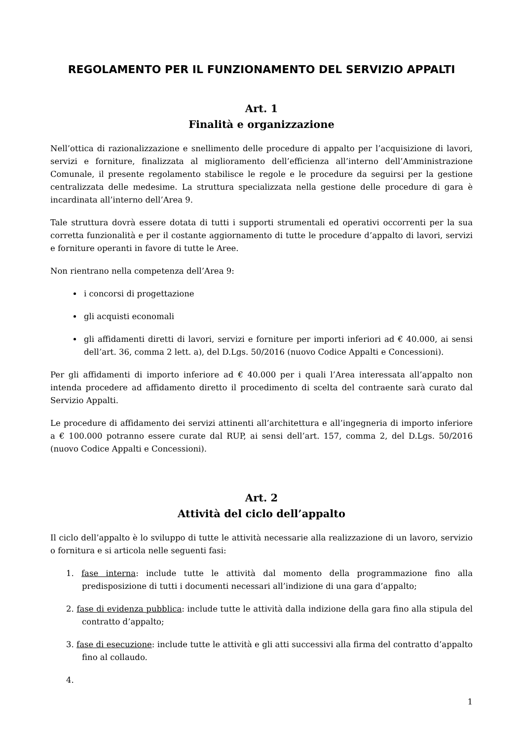REGOLAMENTO PER IL FUNZIONAMENTO DEL SERVIZIO APPALTI
Art. 1
Finalità e organizzazione
Nell’ottica di razionalizzazione e snellimento delle procedure di appalto per l’acquisizione di lavori, servizi e forniture, finalizzata al miglioramento dell’efficienza all’interno dell’Amministrazione Comunale, il presente regolamento stabilisce le regole e le procedure da seguirsi per la gestione centralizzata delle medesime. La struttura specializzata nella gestione delle procedure di gara è incardinata all’interno dell’Area 9.
Tale struttura dovrà essere dotata di tutti i supporti strumentali ed operativi occorrenti per la sua corretta funzionalità e per il costante aggiornamento di tutte le procedure d’appalto di lavori, servizi e forniture operanti in favore di tutte le Aree.
Non rientrano nella competenza dell’Area 9:
i concorsi di progettazione
gli acquisti economali
gli affidamenti diretti di lavori, servizi e forniture per importi inferiori ad € 40.000, ai sensi dell’art. 36, comma 2 lett. a), del D.Lgs. 50/2016 (nuovo Codice Appalti e Concessioni).
Per gli affidamenti di importo inferiore ad € 40.000 per i quali l’Area interessata all’appalto non intenda procedere ad affidamento diretto il procedimento di scelta del contraente sarà curato dal Servizio Appalti.
Le procedure di affidamento dei servizi attinenti all’architettura e all’ingegneria di importo inferiore a € 100.000 potranno essere curate dal RUP, ai sensi dell’art. 157, comma 2, del D.Lgs. 50/2016 (nuovo Codice Appalti e Concessioni).
Art. 2
Attività del ciclo dell’appalto
Il ciclo dell’appalto è lo sviluppo di tutte le attività necessarie alla realizzazione di un lavoro, servizio o fornitura e si articola nelle seguenti fasi:
1. fase interna: include tutte le attività dal momento della programmazione fino alla predisposizione di tutti i documenti necessari all’indizione di una gara d’appalto;
2. fase di evidenza pubblica: include tutte le attività dalla indizione della gara fino alla stipula del contratto d’appalto;
3. fase di esecuzione: include tutte le attività e gli atti successivi alla firma del contratto d’appalto fino al collaudo.
4.
1